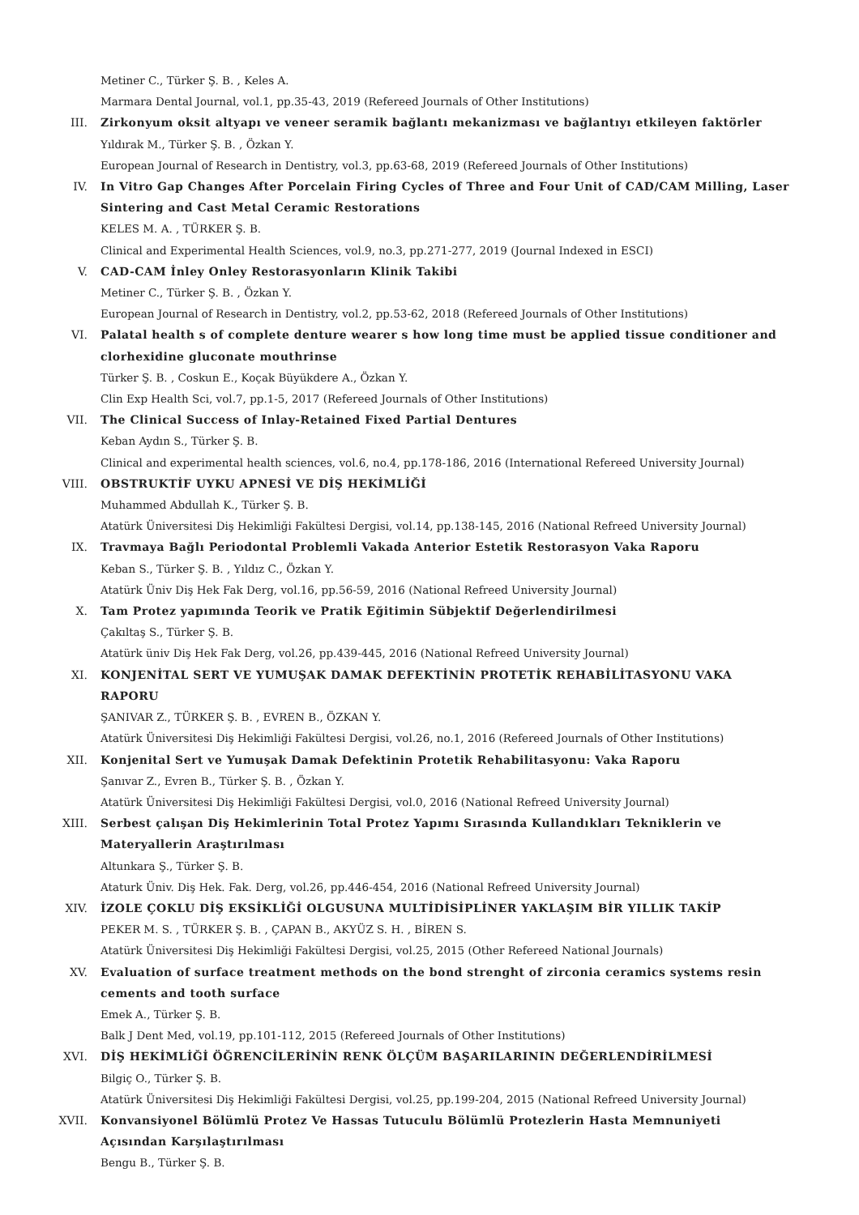Metiner C., Türker Ş. B. , Keles A.
Marmara Dental Journal, vol.1, pp.35-43, 2019 (Refereed Journals of Other Institutions)
III. Zirkonyum oksit altyapı ve veneer seramik bağlantı mekanizması ve bağlantıyı etkileyen faktörler
Yıldırak M., Türker Ş. B. , Özkan Y.
European Journal of Research in Dentistry, vol.3, pp.63-68, 2019 (Refereed Journals of Other Institutions)
IV. In Vitro Gap Changes After Porcelain Firing Cycles of Three and Four Unit of CAD/CAM Milling, Laser Sintering and Cast Metal Ceramic Restorations
KELES M. A. , TÜRKER Ş. B.
Clinical and Experimental Health Sciences, vol.9, no.3, pp.271-277, 2019 (Journal Indexed in ESCI)
V. CAD-CAM İnley Onley Restorasyonların Klinik Takibi
Metiner C., Türker Ş. B. , Özkan Y.
European Journal of Research in Dentistry, vol.2, pp.53-62, 2018 (Refereed Journals of Other Institutions)
VI. Palatal health s of complete denture wearer s how long time must be applied tissue conditioner and clorhexidine gluconate mouthrinse
Türker Ş. B. , Coskun E., Koçak Büyükdere A., Özkan Y.
Clin Exp Health Sci, vol.7, pp.1-5, 2017 (Refereed Journals of Other Institutions)
VII. The Clinical Success of Inlay-Retained Fixed Partial Dentures
Keban Aydın S., Türker Ş. B.
Clinical and experimental health sciences, vol.6, no.4, pp.178-186, 2016 (International Refereed University Journal)
VIII. OBSTRUKTİF UYKU APNESİ VE DİŞ HEKİMLİĞİ
Muhammed Abdullah K., Türker Ş. B.
Atatürk Üniversitesi Diş Hekimliği Fakültesi Dergisi, vol.14, pp.138-145, 2016 (National Refreed University Journal)
IX. Travmaya Bağlı Periodontal Problemli Vakada Anterior Estetik Restorasyon Vaka Raporu
Keban S., Türker Ş. B. , Yıldız C., Özkan Y.
Atatürk Üniv Diş Hek Fak Derg, vol.16, pp.56-59, 2016 (National Refreed University Journal)
X. Tam Protez yapımında Teorik ve Pratik Eğitimin Sübjektif Değerlendirilmesi
Çakıltaş S., Türker Ş. B.
Atatürk üniv Diş Hek Fak Derg, vol.26, pp.439-445, 2016 (National Refreed University Journal)
XI. KONJENİTAL SERT VE YUMUŞAK DAMAK DEFEKTİNİN PROTETİK REHABİLİTASYONU VAKA RAPORU
ŞANIVAR Z., TÜRKER Ş. B. , EVREN B., ÖZKAN Y.
Atatürk Üniversitesi Diş Hekimliği Fakültesi Dergisi, vol.26, no.1, 2016 (Refereed Journals of Other Institutions)
XII. Konjenital Sert ve Yumuşak Damak Defektinin Protetik Rehabilitasyonu: Vaka Raporu
Şanıvar Z., Evren B., Türker Ş. B. , Özkan Y.
Atatürk Üniversitesi Diş Hekimliği Fakültesi Dergisi, vol.0, 2016 (National Refreed University Journal)
XIII. Serbest çalışan Diş Hekimlerinin Total Protez Yapımı Sırasında Kullandıkları Tekniklerin ve Materyallerin Araştırılması
Altunkara Ş., Türker Ş. B.
Ataturk Üniv. Diş Hek. Fak. Derg, vol.26, pp.446-454, 2016 (National Refreed University Journal)
XIV. İZOLE ÇOKLU DİŞ EKSİKLİĞİ OLGUSUNA MULTİDİSİPLİNER YAKLAŞIM BİR YILLIK TAKİP
PEKER M. S. , TÜRKER Ş. B. , ÇAPAN B., AKYÜZ S. H. , BİREN S.
Atatürk Üniversitesi Diş Hekimliği Fakültesi Dergisi, vol.25, 2015 (Other Refereed National Journals)
XV. Evaluation of surface treatment methods on the bond strenght of zirconia ceramics systems resin cements and tooth surface
Emek A., Türker Ş. B.
Balk J Dent Med, vol.19, pp.101-112, 2015 (Refereed Journals of Other Institutions)
XVI. DİŞ HEKİMLİĞİ ÖĞRENCİLERİNİN RENK ÖLÇÜM BAŞARILARININ DEĞERLENDİRİLMESİ
Bilgiç O., Türker Ş. B.
Atatürk Üniversitesi Diş Hekimliği Fakültesi Dergisi, vol.25, pp.199-204, 2015 (National Refreed University Journal)
XVII. Konvansiyonel Bölümlü Protez Ve Hassas Tutuculu Bölümlü Protezlerin Hasta Memnuniyeti Açısından Karşılaştırılması
Bengu B., Türker Ş. B.